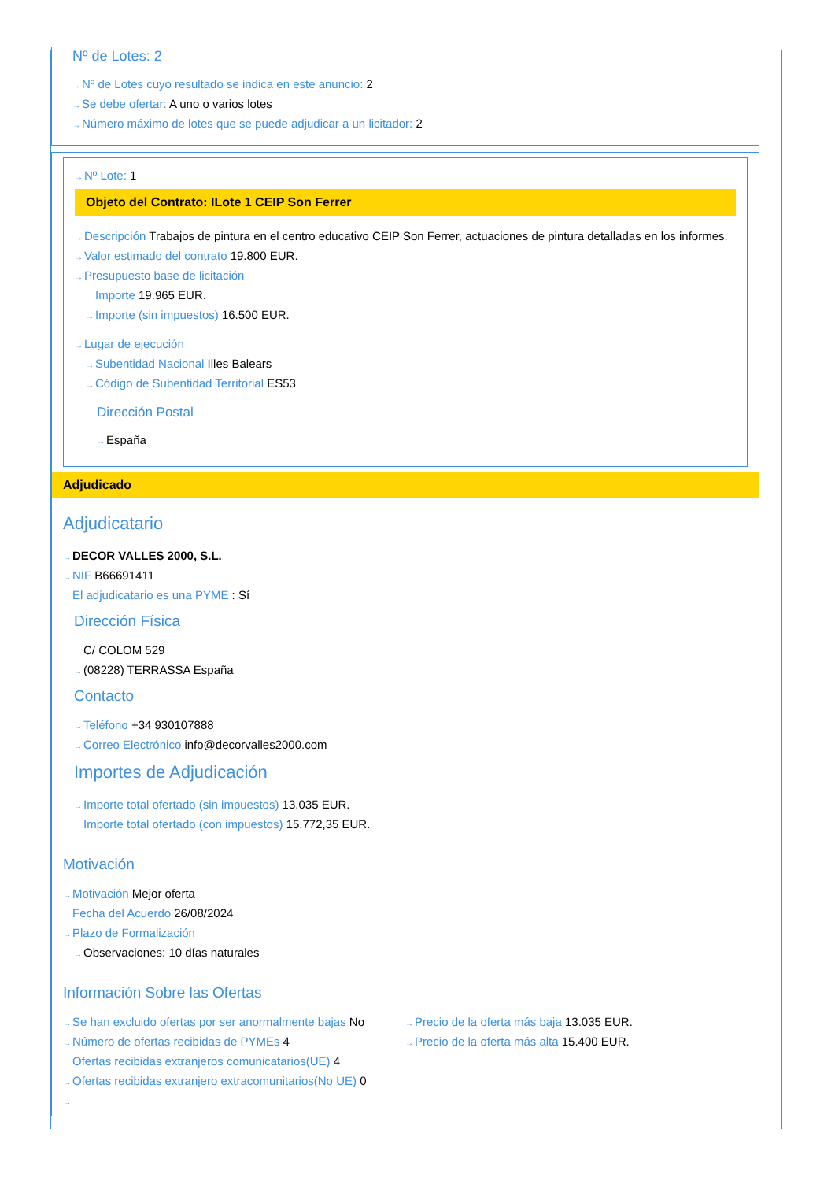Nº de Lotes: 2
→Nº de Lotes cuyo resultado se indica en este anuncio: 2
→Se debe ofertar: A uno o varios lotes
→Número máximo de lotes que se puede adjudicar a un licitador: 2
→Nº Lote: 1
Objeto del Contrato: ILote 1 CEIP Son Ferrer
→Descripción Trabajos de pintura en el centro educativo CEIP Son Ferrer, actuaciones de pintura detalladas en los informes.
→Valor estimado del contrato 19.800 EUR.
→Presupuesto base de licitación
→Importe 19.965 EUR.
→Importe (sin impuestos) 16.500 EUR.
→Lugar de ejecución
→Subentidad Nacional Illes Balears
→Código de Subentidad Territorial ES53
Dirección Postal
→España
Adjudicado
Adjudicatario
→DECOR VALLES 2000, S.L.
→NIF B66691411
→El adjudicatario es una PYME : Sí
Dirección Física
→C/ COLOM 529
→(08228) TERRASSA España
Contacto
→Teléfono +34 930107888
→Correo Electrónico info@decorvalles2000.com
Importes de Adjudicación
→Importe total ofertado (sin impuestos) 13.035 EUR.
→Importe total ofertado (con impuestos) 15.772,35 EUR.
Motivación
→Motivación Mejor oferta
→Fecha del Acuerdo 26/08/2024
→Plazo de Formalización
→Observaciones: 10 días naturales
Información Sobre las Ofertas
→Se han excluido ofertas por ser anormalmente bajas No
→Número de ofertas recibidas de PYMEs 4
→Ofertas recibidas extranjeros comunicatarios(UE) 4
→Ofertas recibidas extranjero extracomunitarios(No UE) 0
→
→Precio de la oferta más baja 13.035 EUR.
→Precio de la oferta más alta 15.400 EUR.